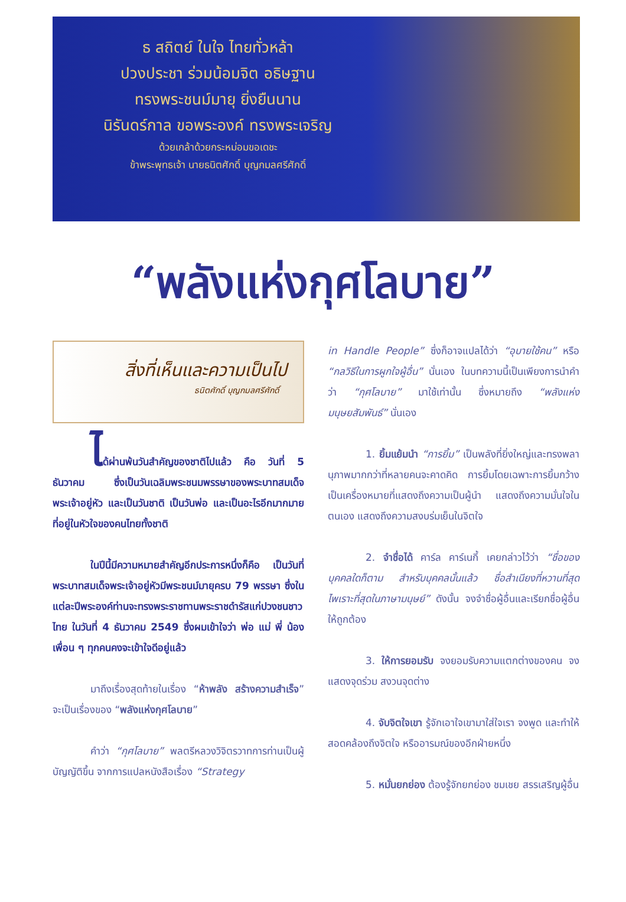ธ สถิตย์ ในใจ ไทยทั่วหล้า
ปวงประชา ร่วมน้อมจิต อธิษฐาน
ทรงพระชนม์มายุ ยิ่งยืนนาน
นิรันดร์กาล ขอพระองค์ ทรงพระเจริญ
ด้วยเกล้าด้วยกระหม่อมขอเดชะ
ข้าพระพุทธเจ้า นายธนิตศักดิ์ บุญกมลศรีศักดิ์
“พลังแห่งกุศโลบาย”
สิ่งที่เห็นและความเป็นไป
ธนิตศักดิ์ บุญกมลศรีศักดิ์
ได้ผ่านพ้นวันสำคัญของชาติไปแล้ว คือ วันที่ 5 ธันวาคม ซึ่งเป็นวันเฉลิมพระชนมพรรษาของพระบาทสมเด็จพระเจ้าอยู่หัว และเป็นวันชาติ เป็นวันพ่อ และเป็นอะไรอีกมากมายที่อยู่ในหัวใจของคนไทยทั้งชาติ
ในปีนี้มีความหมายสำคัญอีกประการหนึ่งก็คือ เป็นวันที่พระบาทสมเด็จพระเจ้าอยู่หัวมีพระชนม์มายุครบ 79 พรรษา ซึ่งในแต่ละปีพระองค์ท่านจะทรงพระราชทานพระราชดำรัสแก่ปวงชนชาวไทย ในวันที่ 4 ธันวาคม 2549 ซึ่งผมเข้าใจว่า พ่อ แม่ พี่ น้อง เพื่อน ๆ ทุกคนคงจะเข้าใจดีอยู่แล้ว
มาถึงเรื่องสุดท้ายในเรื่อง “ห้าพลัง สร้างความสำเร็จ” จะเป็นเรื่องของ “พลังแห่งกุศโลบาย”
คำว่า “กุศโลบาย” พลตรีหลวงวิจิตรวาทการท่านเป็นผู้บัญญัติขึ้น จากการแปลหนังสือเรื่อง “Strategy
in Handle People” ซึ่งก็อาจแปลได้ว่า “อุบายใช้คน” หรือ “กลวิธีในการผูกใจผู้อื่น” นั่นเอง ในบทความนี้เป็นเพียงการนำคำว่า “กุศโลบาย” มาใช้เท่านั้น ซึ่งหมายถึง “พลังแห่งมนุษยสัมพันธ์” นั่นเอง
1. ยิ้มแย้มนำ “การยิ้ม” เป็นพลังที่ยิ่งใหญ่และทรงพลานุภาพมากกว่าที่หลายคนจะคาดคิด การยิ้มโดยเฉพาะการยิ้มกว้างเป็นเครื่องหมายที่แสดงถึงความเป็นผู้นำ แสดงถึงความมั่นใจในตนเอง แสดงถึงความสงบร่มเย็นในจิตใจ
2. จำชื่อได้ คาร์ล คาร์เนกี้ เคยกล่าวไว้ว่า “ชื่อของบุคคลใดก็ตาม สำหรับบุคคลนั้นแล้ว ชื่อสำเนียงที่หวานที่สุด ไพเราะที่สุดในภาษามนุษย์” ดังนั้น จงจำชื่อผู้อื่นและเรียกชื่อผู้อื่นให้ถูกต้อง
3. ให้การยอมรับ จงยอมรับความแตกต่างของคน จงแสดงจุดร่วม สงวนจุดต่าง
4. จับจิตใจเขา รู้จักเอาใจเขามาใส่ใจเรา จงพูด และทำให้สอดคล้องถึงจิตใจ หรืออารมณ์ของอีกฝ่ายหนึ่ง
5. หมั่นยกย่อง ต้องรู้จักยกย่อง ชมเชย สรรเสริญผู้อื่น